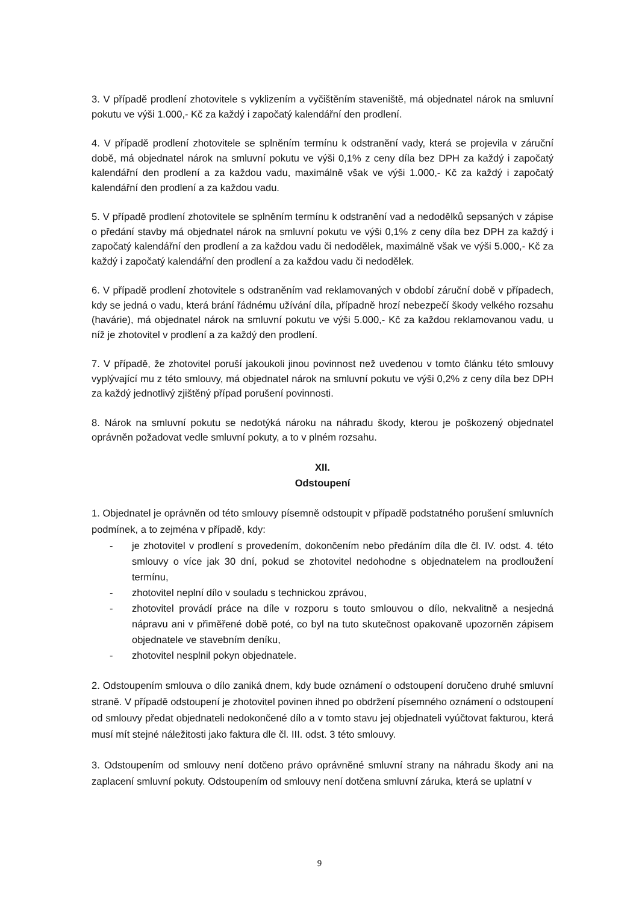3. V případě prodlení zhotovitele s vyklizením a vyčištěním staveniště, má objednatel nárok na smluvní pokutu ve výši 1.000,- Kč za každý i započatý kalendářní den prodlení.
4. V případě prodlení zhotovitele se splněním termínu k odstranění vady, která se projevila v záruční době, má objednatel nárok na smluvní pokutu ve výši 0,1% z ceny díla bez DPH za každý i započatý kalendářní den prodlení a za každou vadu, maximálně však ve výši 1.000,- Kč za každý i započatý kalendářní den prodlení a za každou vadu.
5. V případě prodlení zhotovitele se splněním termínu k odstranění vad a nedodělků sepsaných v zápise o předání stavby má objednatel nárok na smluvní pokutu ve výši 0,1% z ceny díla bez DPH za každý i započatý kalendářní den prodlení a za každou vadu či nedodělek, maximálně však ve výši 5.000,- Kč za každý i započatý kalendářní den prodlení a za každou vadu či nedodělek.
6. V případě prodlení zhotovitele s odstraněním vad reklamovaných v období záruční době v případech, kdy se jedná o vadu, která brání řádnému užívání díla, případně hrozí nebezpečí škody velkého rozsahu (havárie), má objednatel nárok na smluvní pokutu ve výši 5.000,- Kč za každou reklamovanou vadu, u níž je zhotovitel v prodlení a za každý den prodlení.
7. V případě, že zhotovitel poruší jakoukoli jinou povinnost než uvedenou v tomto článku této smlouvy vyplývající mu z této smlouvy, má objednatel nárok na smluvní pokutu ve výši 0,2% z ceny díla bez DPH za každý jednotlivý zjištěný případ porušení povinnosti.
8. Nárok na smluvní pokutu se nedotýká nároku na náhradu škody, kterou je poškozený objednatel oprávněn požadovat vedle smluvní pokuty, a to v plném rozsahu.
XII.
Odstoupení
1. Objednatel je oprávněn od této smlouvy písemně odstoupit v případě podstatného porušení smluvních podmínek, a to zejména v případě, kdy:
- je zhotovitel v prodlení s provedením, dokončením nebo předáním díla dle čl. IV. odst. 4. této smlouvy o více jak 30 dní, pokud se zhotovitel nedohodne s objednatelem na prodloužení termínu,
- zhotovitel neplní dílo v souladu s technickou zprávou,
- zhotovitel provádí práce na díle v rozporu s touto smlouvou o dílo, nekvalitně a nesjedná nápravu ani v přiměřené době poté, co byl na tuto skutečnost opakovaně upozorněn zápisem objednatele ve stavebním deníku,
- zhotovitel nesplnil pokyn objednatele.
2. Odstoupením smlouva o dílo zaniká dnem, kdy bude oznámení o odstoupení doručeno druhé smluvní straně. V případě odstoupení je zhotovitel povinen ihned po obdržení písemného oznámení o odstoupení od smlouvy předat objednateli nedokončené dílo a v tomto stavu jej objednateli vyúčtovat fakturou, která musí mít stejné náležitosti jako faktura dle čl. III. odst. 3 této smlouvy.
3. Odstoupením od smlouvy není dotčeno právo oprávněné smluvní strany na náhradu škody ani na zaplacení smluvní pokuty. Odstoupením od smlouvy není dotčena smluvní záruka, která se uplatní v
9